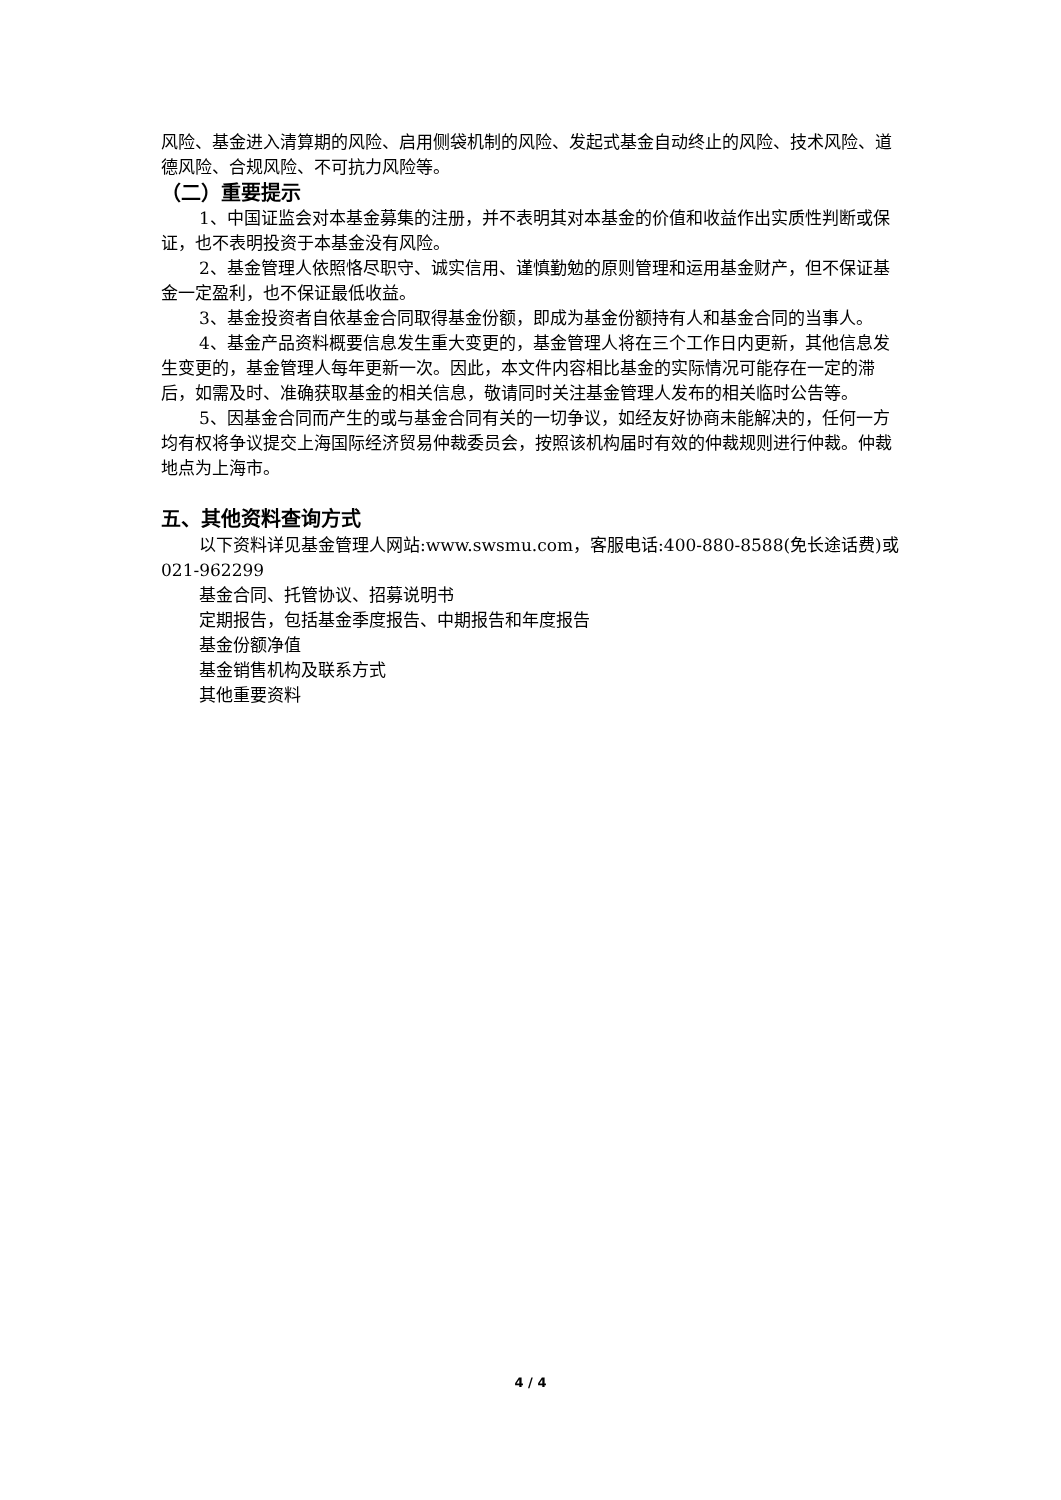风险、基金进入清算期的风险、启用侧袋机制的风险、发起式基金自动终止的风险、技术风险、道德风险、合规风险、不可抗力风险等。
（二）重要提示
1、中国证监会对本基金募集的注册，并不表明其对本基金的价值和收益作出实质性判断或保证，也不表明投资于本基金没有风险。
2、基金管理人依照恪尽职守、诚实信用、谨慎勤勉的原则管理和运用基金财产，但不保证基金一定盈利，也不保证最低收益。
3、基金投资者自依基金合同取得基金份额，即成为基金份额持有人和基金合同的当事人。
4、基金产品资料概要信息发生重大变更的，基金管理人将在三个工作日内更新，其他信息发生变更的，基金管理人每年更新一次。因此，本文件内容相比基金的实际情况可能存在一定的滞后，如需及时、准确获取基金的相关信息，敬请同时关注基金管理人发布的相关临时公告等。
5、因基金合同而产生的或与基金合同有关的一切争议，如经友好协商未能解决的，任何一方均有权将争议提交上海国际经济贸易仲裁委员会，按照该机构届时有效的仲裁规则进行仲裁。仲裁地点为上海市。
五、其他资料查询方式
以下资料详见基金管理人网站:www.swsmu.com，客服电话:400-880-8588(免长途话费)或 021-962299
基金合同、托管协议、招募说明书
定期报告，包括基金季度报告、中期报告和年度报告
基金份额净值
基金销售机构及联系方式
其他重要资料
4 / 4